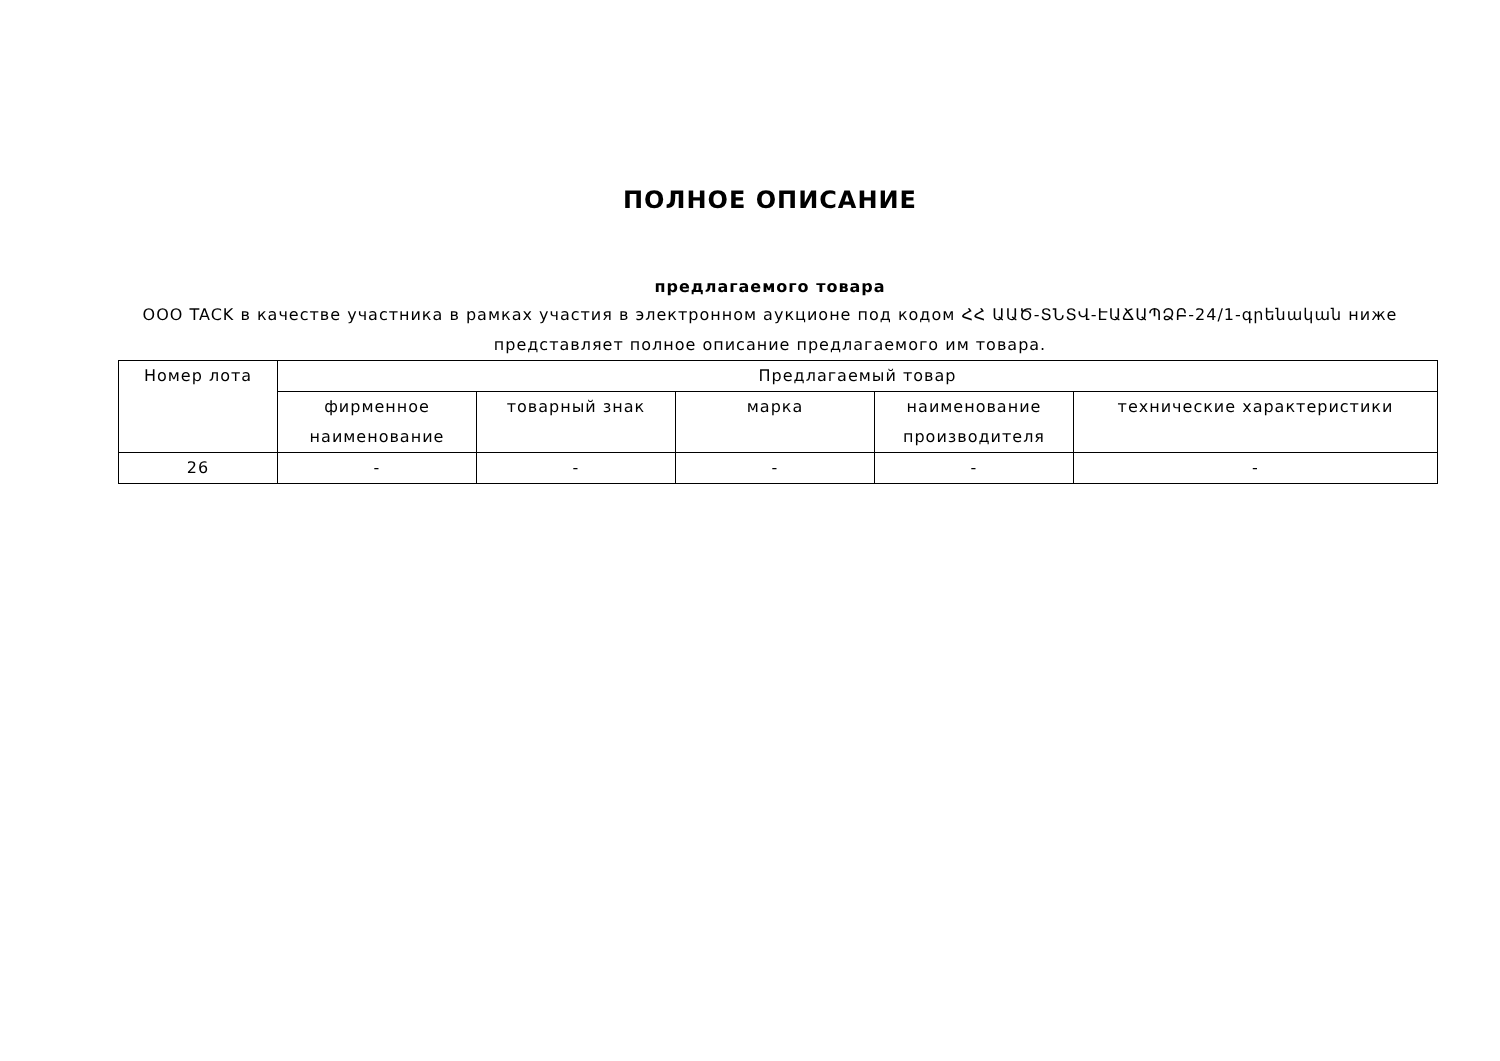ПОЛНОЕ ОПИСАНИЕ
предлагаемого товара
ООО TACK в качестве участника в рамках участия в электронном аукционе под кодом ՀՀ ԱԱԾ-ՏՆՏՎ-ԷԱՃԱՊՁԲ-24/1-գրենական ниже представляет полное описание предлагаемого им товара.
| Номер лота | Предлагаемый товар | | | | |
| --- | --- | --- | --- | --- | --- |
| | фирменное наименование | товарный знак | марка | наименование производителя | технические характеристики |
| 26 | - | - | - | - | - |